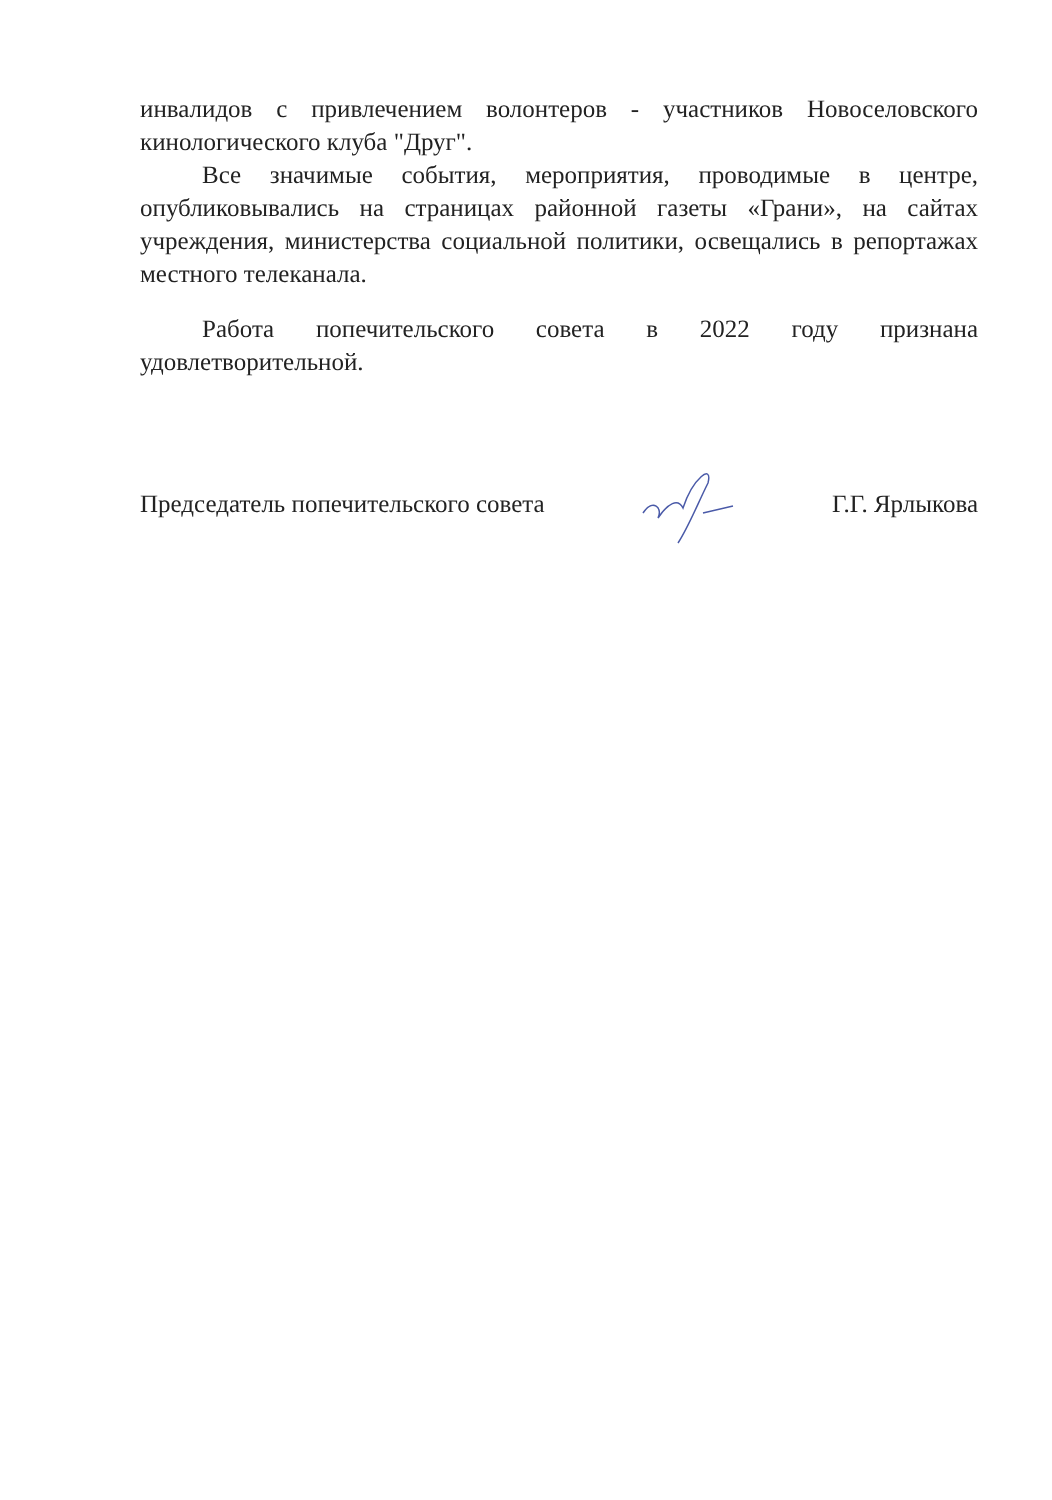инвалидов с привлечением волонтеров - участников Новоселовского кинологического клуба "Друг".
Все значимые события, мероприятия, проводимые в центре, опубликовывались на страницах районной газеты «Грани», на сайтах учреждения, министерства социальной политики, освещались в репортажах местного телеканала.
Работа попечительского совета в 2022 году признана удовлетворительной.
Председатель попечительского совета Г.Г. Ярлыкова